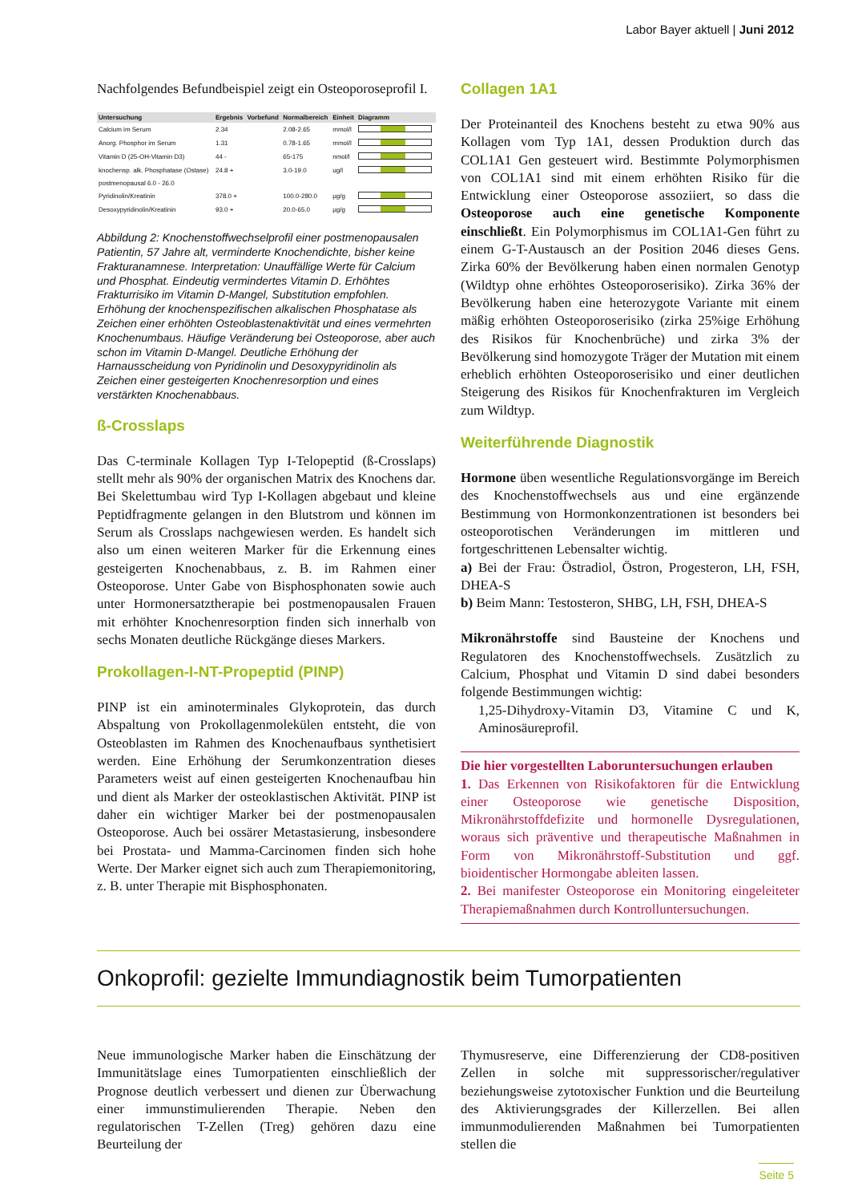Labor Bayer aktuell | Juni 2012
Nachfolgendes Befundbeispiel zeigt ein Osteoporoseprofil I.
| Untersuchung | Ergebnis | Vorbefund | Normalbereich | Einheit | Diagramm |
| --- | --- | --- | --- | --- | --- |
| Calcium im Serum | 2.34 | | 2.08-2.65 | mmol/l | |
| Anorg. Phosphor im Serum | 1.31 | | 0.78-1.65 | mmol/l | |
| Vitamin D (25-OH-Vitamin D3) | 44 - | | 65-175 | nmol/l | |
| knochensp. alk. Phosphatase (Ostase) | 24.8 + | | 3.0-19.0 | ug/l | |
| postmenopausal 6.0 - 26.0 | | | | | |
| Pyridinolin/Kreatinin | 378.0 + | | 100.0-280.0 | µg/g | |
| Desoxypyridinolin/Kreatinin | 93.0 + | | 20.0-65.0 | µg/g | |
Abbildung 2: Knochenstoffwechselprofil einer postmenopausalen Patientin, 57 Jahre alt, verminderte Knochendichte, bisher keine Frakturanamnese. Interpretation: Unauffällige Werte für Calcium und Phosphat. Eindeutig vermindertes Vitamin D. Erhöhtes Frakturrisiko im Vitamin D-Mangel, Substitution empfohlen. Erhöhung der knochen­spezifischen alkalischen Phosphatase als Zeichen einer erhöhten Osteoblastenaktivität und eines vermehrten Knochenumbaus. Häufige Veränderung bei Osteoporose, aber auch schon im Vitamin D-Mangel. Deutliche Erhöhung der Harnausscheidung von Pyridinolin und Desoxypyridinolin als Zeichen einer gesteigerten Knochenresorption und eines verstärkten Knochenabbaus.
ß-Crosslaps
Das C-terminale Kollagen Typ I-Telopeptid (ß-Crosslaps) stellt mehr als 90% der organischen Matrix des Knochens dar. Bei Skelettumbau wird Typ I-Kollagen abgebaut und kleine Peptidfragmente gelangen in den Blutstrom und können im Serum als Crosslaps nachgewiesen werden. Es handelt sich also um einen weiteren Marker für die Erkennung eines gesteigerten Knochenabbaus, z. B. im Rahmen einer Osteoporose. Unter Gabe von Bisphosphonaten sowie auch unter Hormonersatztherapie bei postmenopausalen Frauen mit erhöhter Knochenresorption finden sich innerhalb von sechs Monaten deutliche Rückgänge dieses Markers.
Prokollagen-I-NT-Propeptid (PINP)
PINP ist ein aminoterminales Glykoprotein, das durch Abspaltung von Prokollagenmolekülen entsteht, die von Osteoblasten im Rahmen des Knochenaufbaus synthetisiert werden. Eine Erhöhung der Serumkonzentration dieses Parameters weist auf einen gesteigerten Knochenaufbau hin und dient als Marker der osteoklastischen Aktivität. PINP ist daher ein wichtiger Marker bei der postmenopausalen Osteoporose. Auch bei ossärer Metastasierung, insbesondere bei Prostata- und Mamma-Carcinomen finden sich hohe Werte. Der Marker eignet sich auch zum Therapiemonitoring, z. B. unter Therapie mit Bisphosphonaten.
Collagen 1A1
Der Proteinanteil des Knochens besteht zu etwa 90% aus Kollagen vom Typ 1A1, dessen Produktion durch das COL1A1 Gen gesteuert wird. Bestimmte Polymorphismen von COL1A1 sind mit einem erhöhten Risiko für die Entwicklung einer Osteoporose assoziiert, so dass die Osteoporose auch eine genetische Komponente einschließt. Ein Polymorphismus im COL1A1-Gen führt zu einem G-T-Austausch an der Position 2046 dieses Gens. Zirka 60% der Bevölkerung haben einen normalen Genotyp (Wildtyp ohne erhöhtes Osteoporoserisiko). Zirka 36% der Bevölkerung haben eine heterozygote Variante mit einem mäßig erhöhten Osteoporoserisiko (zirka 25%ige Erhöhung des Risikos für Knochenbrüche) und zirka 3% der Bevölkerung sind homozygote Träger der Mutation mit einem erheblich erhöhten Osteoporoserisiko und einer deutlichen Steigerung des Risikos für Knochenfrakturen im Vergleich zum Wildtyp.
Weiterführende Diagnostik
Hormone üben wesentliche Regulationsvorgänge im Bereich des Knochenstoffwechsels aus und eine ergänzende Bestimmung von Hormonkonzentrationen ist besonders bei osteoporotischen Veränderungen im mittleren und fortgeschrittenen Lebensalter wichtig.
a) Bei der Frau: Östradiol, Östron, Progesteron, LH, FSH, DHEA-S
b) Beim Mann: Testosteron, SHBG, LH, FSH, DHEA-S
Mikronährstoffe sind Bausteine der Knochens und Regulatoren des Knochenstoffwechsels. Zusätzlich zu Calcium, Phosphat und Vitamin D sind dabei besonders folgende Bestimmungen wichtig:
1,25-Dihydroxy-Vitamin D3, Vitamine C und K, Aminosäureprofil.
Die hier vorgestellten Laboruntersuchungen erlauben
1. Das Erkennen von Risikofaktoren für die Entwicklung einer Osteoporose wie genetische Disposition, Mikronährstoffdefizite und hormonelle Dysregulationen, woraus sich präventive und therapeutische Maßnahmen in Form von Mikronährstoff-Substitution und ggf. bioidentischer Hormongabe ableiten lassen.
2. Bei manifester Osteoporose ein Monitoring eingeleiteter Therapiemaßnahmen durch Kontrolluntersuchungen.
Onkoprofil: gezielte Immundiagnostik beim Tumorpatienten
Neue immunologische Marker haben die Einschätzung der Immunitätslage eines Tumorpatienten einschließlich der Prognose deutlich verbessert und dienen zur Überwachung einer immunstimulierenden Therapie. Neben den regulatorischen T-Zellen (Treg) gehören dazu eine Beurteilung der
Thymusreserve, eine Differenzierung der CD8-positiven Zellen in solche mit suppressorischer/regulativer beziehungsweise zytotoxischer Funktion und die Beurteilung des Aktivierungsgrades der Killerzellen. Bei allen immunmodulierenden Maßnahmen bei Tumorpatienten stellen die
Seite 5